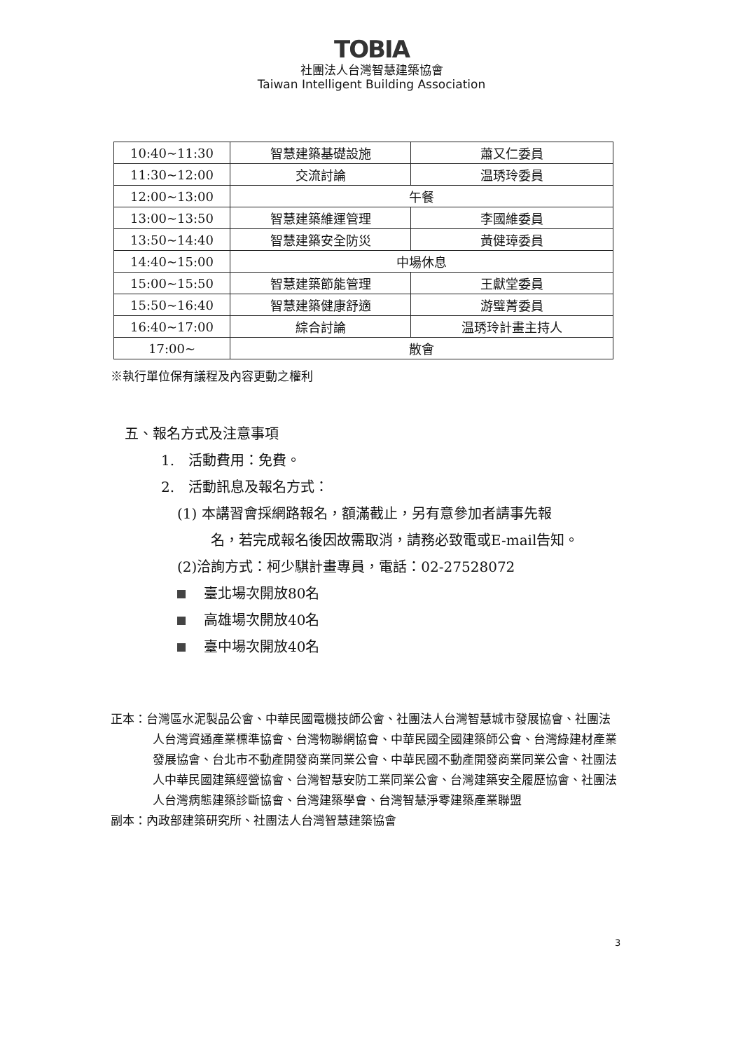TOBIA
社團法人台灣智慧建築協會
Taiwan Intelligent Building Association
| 10:40~11:30 | 智慧建築基礎設施 | 蕭又仁委員 |
| 11:30~12:00 | 交流討論 | 温琇玲委員 |
| 12:00~13:00 | 午餐 | |
| 13:00~13:50 | 智慧建築維運管理 | 李國維委員 |
| 13:50~14:40 | 智慧建築安全防災 | 黃健璋委員 |
| 14:40~15:00 | 中場休息 | |
| 15:00~15:50 | 智慧建築節能管理 | 王獻堂委員 |
| 15:50~16:40 | 智慧建築健康舒適 | 游璧菁委員 |
| 16:40~17:00 | 綜合討論 | 温琇玲計畫主持人 |
| 17:00~ | 散會 | |
※執行單位保有議程及內容更動之權利
五、報名方式及注意事項
1.　活動費用：免費。
2.　活動訊息及報名方式：
(1) 本講習會採網路報名，額滿截止，另有意參加者請事先報
名，若完成報名後因故需取消，請務必致電或E-mail告知。
(2)洽詢方式：柯少騏計畫專員，電話：02-27528072
臺北場次開放80名
高雄場次開放40名
臺中場次開放40名
正本：台灣區水泥製品公會、中華民國電機技師公會、社團法人台灣智慧城市發展協會、社團法人台灣資通產業標準協會、台灣物聯網協會、中華民國全國建築師公會、台灣綠建材產業發展協會、台北市不動產開發商業同業公會、中華民國不動產開發商業同業公會、社團法人中華民國建築經營協會、台灣智慧安防工業同業公會、台灣建築安全履歷協會、社團法人台灣病態建築診斷協會、台灣建築學會、台灣智慧淨零建築產業聯盟
副本：內政部建築研究所、社團法人台灣智慧建築協會
3